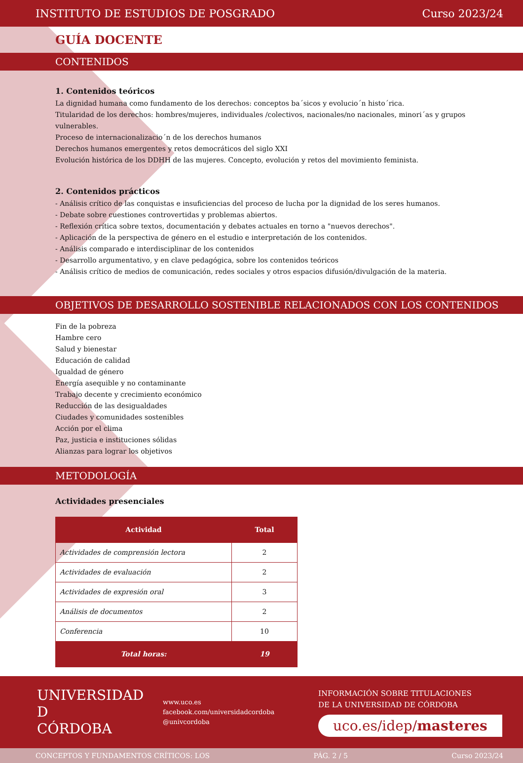INSTITUTO DE ESTUDIOS DE POSGRADO Curso 2023/24
GUÍA DOCENTE
CONTENIDOS
1. Contenidos teóricos
La dignidad humana como fundamento de los derechos: conceptos ba´sicos y evolucio´n histo´rica.
Titularidad de los derechos: hombres/mujeres, individuales /colectivos, nacionales/no nacionales, minori´as y grupos vulnerables.
Proceso de internacionalizacio´n de los derechos humanos
Derechos humanos emergentes y retos democráticos del siglo XXI
Evolución histórica de los DDHH de las mujeres. Concepto, evolución y retos del movimiento feminista.
2. Contenidos prácticos
- Análisis crítico de las conquistas e insuficiencias del proceso de lucha por la dignidad de los seres humanos.
- Debate sobre cuestiones controvertidas y problemas abiertos.
- Reflexión crítica sobre textos, documentación y debates actuales en torno a "nuevos derechos".
- Aplicación de la perspectiva de género en el estudio e interpretación de los contenidos.
- Análisis comparado e interdisciplinar de los contenidos
- Desarrollo argumentativo, y en clave pedagógica, sobre los contenidos teóricos
- Análisis crítico de medios de comunicación, redes sociales y otros espacios difusión/divulgación de la materia.
OBJETIVOS DE DESARROLLO SOSTENIBLE RELACIONADOS CON LOS CONTENIDOS
Fin de la pobreza
Hambre cero
Salud y bienestar
Educación de calidad
Igualdad de género
Energía asequible y no contaminante
Trabajo decente y crecimiento económico
Reducción de las desigualdades
Ciudades y comunidades sostenibles
Acción por el clima
Paz, justicia e instituciones sólidas
Alianzas para lograr los objetivos
METODOLOGÍA
Actividades presenciales
| Actividad | Total |
| --- | --- |
| Actividades de comprensión lectora | 2 |
| Actividades de evaluación | 2 |
| Actividades de expresión oral | 3 |
| Análisis de documentos | 2 |
| Conferencia | 10 |
| Total horas: | 19 |
UNIVERSIDAD
D
CÓRDOBA
www.uco.es
facebook.com/universidadcordoba
@univcordoba
INFORMACIÓN SOBRE TITULACIONES
DE LA UNIVERSIDAD DE CÓRDOBA
uco.es/idep/masteres
CONCEPTOS Y FUNDAMENTOS CRÍTICOS: LOS PÁG. 2 / 5 Curso 2023/24